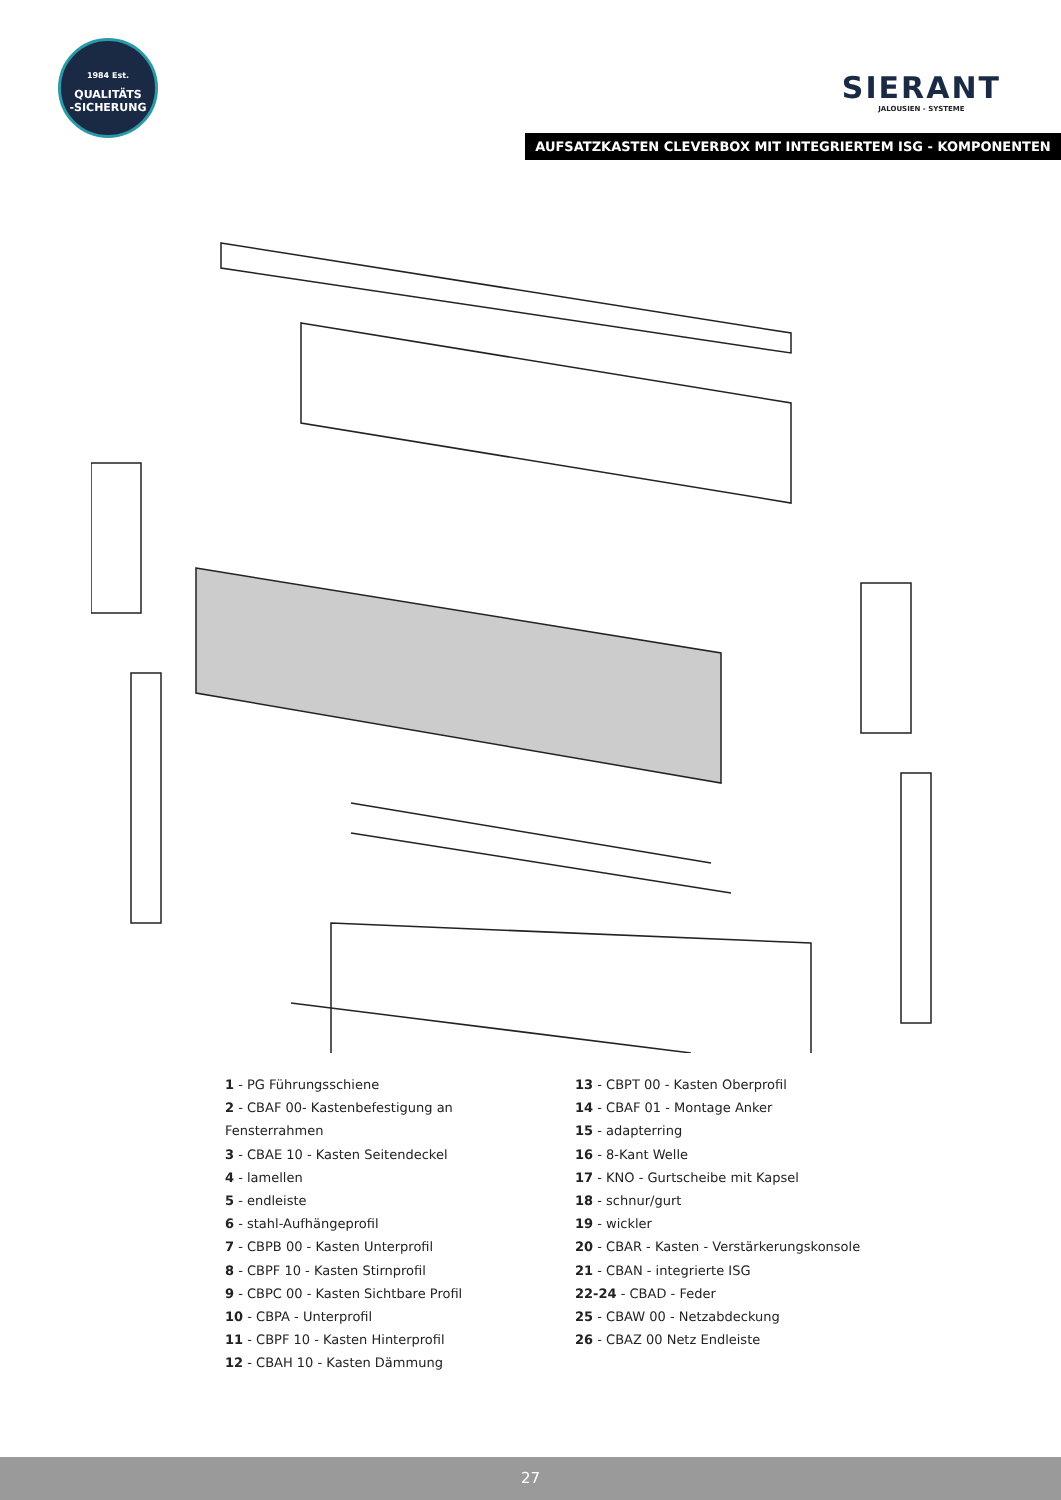1984 Est.
QUALITÄTS
-SICHERUNG
SIERANT
JALOUSIEN - SYSTEME
AUFSATZKASTEN CLEVERBOX MIT INTEGRIERTEM ISG - KOMPONENTEN
1 - PG Führungsschiene
2 - CBAF 00- Kastenbefestigung an Fensterrahmen
3 - CBAE 10 - Kasten Seitendeckel
4 - lamellen
5 - endleiste
6 - stahl-Aufhängeprofil
7 - CBPB 00 - Kasten Unterprofil
8 - CBPF 10 - Kasten Stirnprofil
9 - CBPC 00 - Kasten Sichtbare Profil
10 - CBPA - Unterprofil
11 - CBPF 10 - Kasten Hinterprofil
12 - CBAH 10 - Kasten Dämmung
13 - CBPT 00 - Kasten Oberprofil
14 - CBAF 01 - Montage Anker
15 - adapterring
16 - 8-Kant Welle
17 - KNO - Gurtscheibe mit Kapsel
18 - schnur/gurt
19 - wickler
20 - CBAR - Kasten - Verstärkerungskonsole
21 - CBAN - integrierte ISG
22-24 - CBAD - Feder
25 - CBAW 00 - Netzabdeckung
26 - CBAZ 00 Netz Endleiste
27